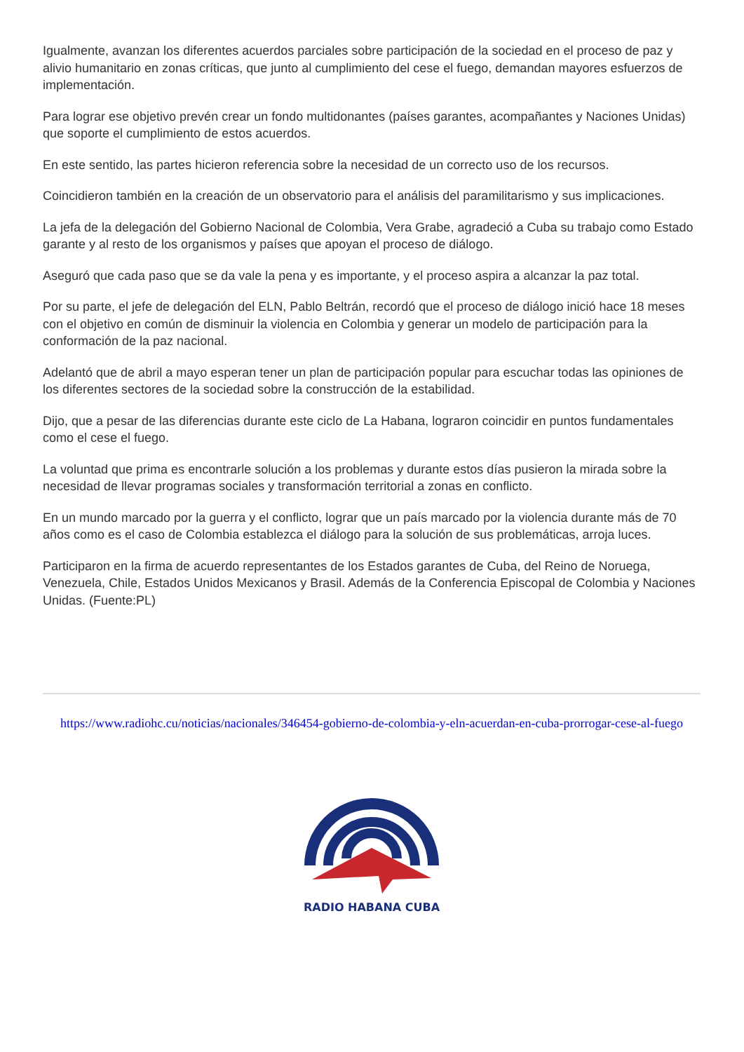Igualmente, avanzan los diferentes acuerdos parciales sobre participación de la sociedad en el proceso de paz y alivio humanitario en zonas críticas, que junto al cumplimiento del cese el fuego, demandan mayores esfuerzos de implementación.
Para lograr ese objetivo prevén crear un fondo multidonantes (países garantes, acompañantes y Naciones Unidas) que soporte el cumplimiento de estos acuerdos.
En este sentido, las partes hicieron referencia sobre la necesidad de un correcto uso de los recursos.
Coincidieron también en la creación de un observatorio para el análisis del paramilitarismo y sus implicaciones.
La jefa de la delegación del Gobierno Nacional de Colombia, Vera Grabe, agradeció a Cuba su trabajo como Estado garante y al resto de los organismos y países que apoyan el proceso de diálogo.
Aseguró que cada paso que se da vale la pena y es importante, y el proceso aspira a alcanzar la paz total.
Por su parte, el jefe de delegación del ELN, Pablo Beltrán, recordó que el proceso de diálogo inició hace 18 meses con el objetivo en común de disminuir la violencia en Colombia y generar un modelo de participación para la conformación de la paz nacional.
Adelantó que de abril a mayo esperan tener un plan de participación popular para escuchar todas las opiniones de los diferentes sectores de la sociedad sobre la construcción de la estabilidad.
Dijo, que a pesar de las diferencias durante este ciclo de La Habana, lograron coincidir en puntos fundamentales como el cese el fuego.
La voluntad que prima es encontrarle solución a los problemas y durante estos días pusieron la mirada sobre la necesidad de llevar programas sociales y transformación territorial a zonas en conflicto.
En un mundo marcado por la guerra y el conflicto, lograr que un país marcado por la violencia durante más de 70 años como es el caso de Colombia establezca el diálogo para la solución de sus problemáticas, arroja luces.
Participaron en la firma de acuerdo representantes de los Estados garantes de Cuba, del Reino de Noruega, Venezuela, Chile, Estados Unidos Mexicanos y Brasil. Además de la Conferencia Episcopal de Colombia y Naciones Unidas. (Fuente:PL)
https://www.radiohc.cu/noticias/nacionales/346454-gobierno-de-colombia-y-eln-acuerdan-en-cuba-prorrogar-cese-al-fuego
RADIO HABANA CUBA